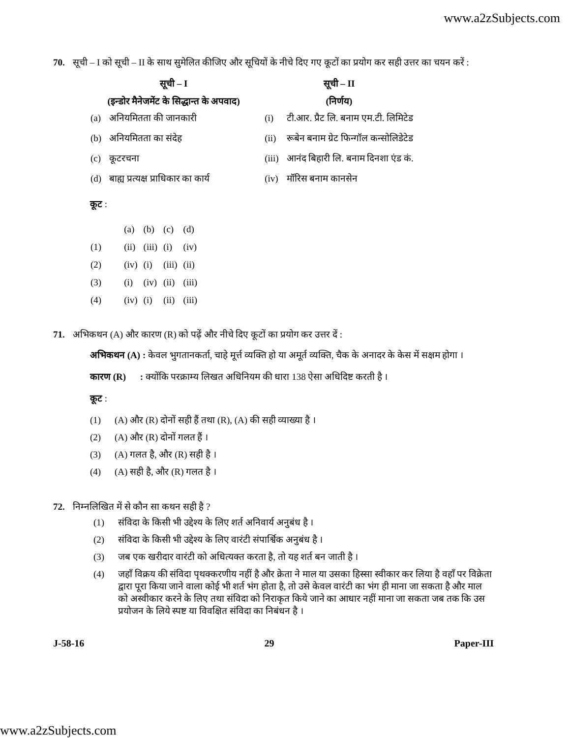www.a2zSubjects.com
70. सूची – I को सूची – II के साथ सुमेलित कीजिए और सूचियों के नीचे दिए गए कूटों का प्रयोग कर सही उत्तर का चयन करें :
| सूची – I | | सूची – II | |
| --- | --- | --- | --- |
| (इन्डोर मैनेजमेंट के सिद्धान्त के अपवाद) | | (निर्णय) | |
| (a) | अनियमितता की जानकारी | (i) | टी.आर. प्रैट लि. बनाम एम.टी. लिमिटेड |
| (b) | अनियमितता का संदेह | (ii) | रूबेन बनाम ग्रेट फिन्गॉल कन्सोलिडेटेड |
| (c) | कूटरचना | (iii) | आनंद बिहारी लि. बनाम दिनशा एंड कं. |
| (d) | बाह्य प्रत्यक्ष प्राधिकार का कार्य | (iv) | मॉरिस बनाम कानसेन |
कूट :
| | (a) | (b) | (c) | (d) |
| (1) | (ii) | (iii) | (i) | (iv) |
| (2) | (iv) | (i) | (iii) | (ii) |
| (3) | (i) | (iv) | (ii) | (iii) |
| (4) | (iv) | (i) | (ii) | (iii) |
71. अभिकथन (A) और कारण (R) को पढ़ें और नीचे दिए कूटों का प्रयोग कर उत्तर दें :
अभिकथन (A) : केवल भुगतानकर्ता, चाहे मूर्त्त व्यक्ति हो या अमूर्त व्यक्ति, चैक के अनादर के केस में सक्षम होगा ।
कारण (R) : क्योंकि परक्राम्य लिखत अधिनियम की धारा 138 ऐसा अधिदिष्ट करती है ।
कूट :
(1) (A) और (R) दोनों सही हैं तथा (R), (A) की सही व्याख्या है ।
(2) (A) और (R) दोनों गलत हैं ।
(3) (A) गलत है, और (R) सही है ।
(4) (A) सही है, और (R) गलत है ।
72. निम्नलिखित में से कौन सा कथन सही है ?
(1) संविदा के किसी भी उद्देश्य के लिए शर्त अनिवार्य अनुबंध है ।
(2) संविदा के किसी भी उद्देश्य के लिए वारंटी संपार्श्विक अनुबंध है ।
(3) जब एक खरीदार वारंटी को अधित्यक्त करता है, तो यह शर्त बन जाती है ।
(4) जहाँ विक्रय की संविदा पृथक्करणीय नहीं है और क्रेता ने माल या उसका हिस्सा स्वीकार कर लिया है वहाँ पर विक्रेता द्वारा पूरा किया जाने वाला कोई भी शर्त भंग होता है, तो उसे केवल वारंटी का भंग ही माना जा सकता है और माल को अस्वीकार करने के लिए तथा संविदा को निराकृत किये जाने का आधार नहीं माना जा सकता जब तक कि उस प्रयोजन के लिये स्पष्ट या विवक्षित संविदा का निबंधन है ।
J-58-16 29 Paper-III
www.a2zSubjects.com